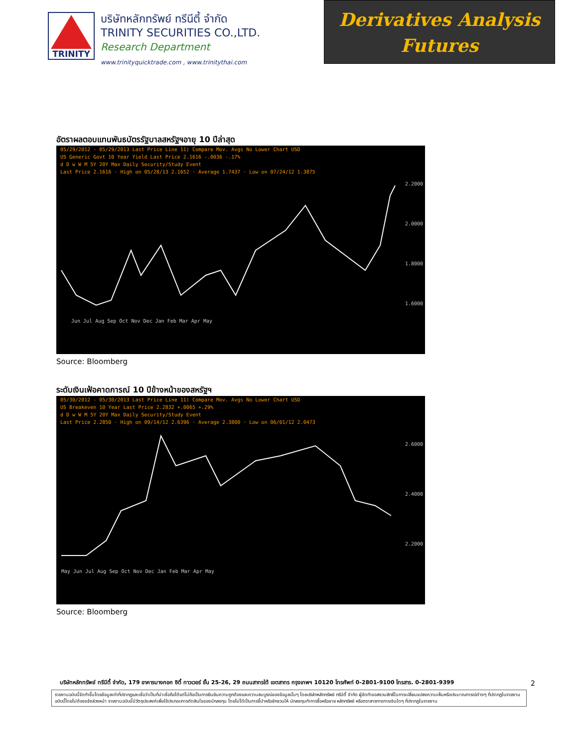TRINITY
บริษัทหลักทรัพย์ ทรีนีตี้ จำกัด
TRINITY SECURITIES CO.,LTD.
Research Department
www.trinityquicktrade.com , www.trinitythai.com
Derivatives Analysis
Futures
อัตราผลตอบแทนพันธบัตรรัฐบาลสหรัฐฯอายุ 10 ปีล่าสุด
05/29/2012 - 05/29/2013 Last Price Line 11) Compare Mov. Avgs No Lower Chart USD
US Generic Govt 10 Year Yield Last Price 2.1616 -.0036 -.17%
d D w W M 5Y 20Y Max Daily Security/Study Event
Last Price 2.1616 · High on 05/28/13 2.1652 · Average 1.7437 · Low on 07/24/12 1.3875
2.2000
2.0000
1.8000
1.6000
Jun Jul Aug Sep Oct Nov Dec Jan Feb Mar Apr May
Source: Bloomberg
ระดับเงินเฟ้อคาดการณ์ 10 ปีข้างหน้าของสหรัฐฯ
05/30/2012 - 05/30/2013 Last Price Line 11) Compare Mov. Avgs No Lower Chart USD
US Breakeven 10 Year Last Price 2.2832 +.0065 +.29%
d D w W M 5Y 20Y Max Daily Security/Study Event
Last Price 2.2850 · High on 09/14/12 2.6396 · Average 2.3800 · Low on 06/01/12 2.0473
2.6000
2.4000
2.2000
May Jun Jul Aug Sep Oct Nov Dec Jan Feb Mar Apr May
Source: Bloomberg
บริษัทหลักทรัพย์ ทรีนีตี้ จำกัด, 179 อาคารบางกอก ซิตี้ ทาวเวอร์ ชั้น 25-26, 29 ถนนสาทรใต้ เขตสาทร กรุงเทพฯ 10120 โทรศัพท์ 0-2801-9100 โทรสาร. 0-2801-9399
2
รายงานฉบับนี้จัดทำขึ้นโดยข้อมูลเท่าที่ปรากฏและเชื่อว่าเป็นที่น่าเชื่อถือได้แต่ไม่ถือเป็นการยืนยันความถูกต้องและความสมบูรณ์ของข้อมูลนั้นๆ โดยบริษัทหลักทรัพย์ ทรีนีตี้ จำกัด ผู้จัดทำขอสงวนสิทธิ์ในการเปลี่ยนแปลงความเห็นหรือประมาณการณ์ต่างๆ ที่ปรากฏในรายงานฉบับนี้โดยไม่ต้องแจ้งล่วงหน้า รายงานฉบับนี้มีวัตถุประสงค์เพื่อใช้ประกอบการตัดสินใจของนักลงทุน โดยไม่ได้เป็นการชี้นำหรือชักชวนให้ นักลงทุนทำการซื้อหรือขาย หลักทรัพย์ หรือตราสารทางการเงินใดๆ ที่ปรากฏในรายงาน